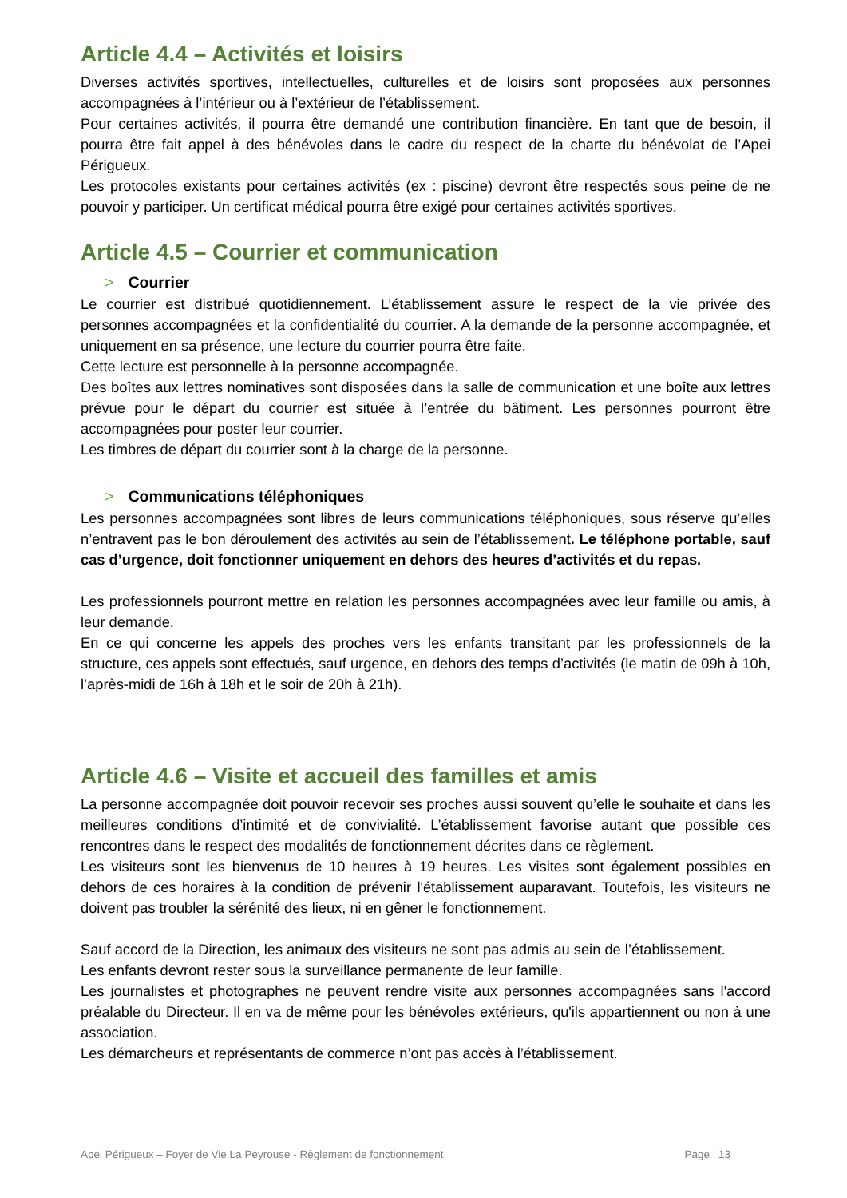Article 4.4 – Activités et loisirs
Diverses activités sportives, intellectuelles, culturelles et de loisirs sont proposées aux personnes accompagnées à l’intérieur ou à l’extérieur de l’établissement.
Pour certaines activités, il pourra être demandé une contribution financière. En tant que de besoin, il pourra être fait appel à des bénévoles dans le cadre du respect de la charte du bénévolat de l’Apei Périgueux.
Les protocoles existants pour certaines activités (ex : piscine) devront être respectés sous peine de ne pouvoir y participer. Un certificat médical pourra être exigé pour certaines activités sportives.
Article 4.5 – Courrier et communication
> Courrier
Le courrier est distribué quotidiennement. L’établissement assure le respect de la vie privée des personnes accompagnées et la confidentialité du courrier. A la demande de la personne accompagnée, et uniquement en sa présence, une lecture du courrier pourra être faite.
Cette lecture est personnelle à la personne accompagnée.
Des boîtes aux lettres nominatives sont disposées dans la salle de communication et une boîte aux lettres prévue pour le départ du courrier est située à l’entrée du bâtiment. Les personnes pourront être accompagnées pour poster leur courrier.
Les timbres de départ du courrier sont à la charge de la personne.
> Communications téléphoniques
Les personnes accompagnées sont libres de leurs communications téléphoniques, sous réserve qu’elles n’entravent pas le bon déroulement des activités au sein de l’établissement. Le téléphone portable, sauf cas d’urgence, doit fonctionner uniquement en dehors des heures d’activités et du repas.
Les professionnels pourront mettre en relation les personnes accompagnées avec leur famille ou amis, à leur demande.
En ce qui concerne les appels des proches vers les enfants transitant par les professionnels de la structure, ces appels sont effectués, sauf urgence, en dehors des temps d’activités (le matin de 09h à 10h, l’après-midi de 16h à 18h et le soir de 20h à 21h).
Article 4.6 – Visite et accueil des familles et amis
La personne accompagnée doit pouvoir recevoir ses proches aussi souvent qu’elle le souhaite et dans les meilleures conditions d’intimité et de convivialité. L’établissement favorise autant que possible ces rencontres dans le respect des modalités de fonctionnement décrites dans ce règlement.
Les visiteurs sont les bienvenus de 10 heures à 19 heures. Les visites sont également possibles en dehors de ces horaires à la condition de prévenir l'établissement auparavant. Toutefois, les visiteurs ne doivent pas troubler la sérénité des lieux, ni en gêner le fonctionnement.
Sauf accord de la Direction, les animaux des visiteurs ne sont pas admis au sein de l’établissement.
Les enfants devront rester sous la surveillance permanente de leur famille.
Les journalistes et photographes ne peuvent rendre visite aux personnes accompagnées sans l'accord préalable du Directeur. Il en va de même pour les bénévoles extérieurs, qu'ils appartiennent ou non à une association.
Les démarcheurs et représentants de commerce n’ont pas accès à l’établissement.
Apei Périgueux – Foyer de Vie La Peyrouse - Règlement de fonctionnement Page | 13